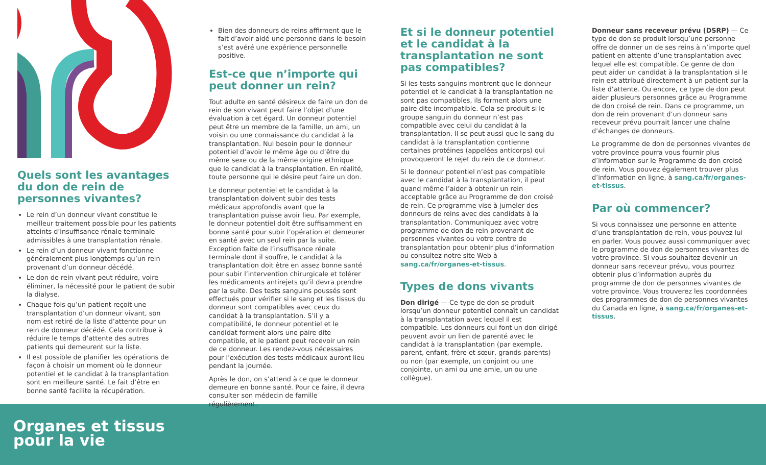Quels sont les avantages du don de rein de personnes vivantes?
Le rein d’un donneur vivant constitue le meilleur traitement possible pour les patients atteints d’insuffisance rénale terminale admissibles à une transplantation rénale.
Le rein d’un donneur vivant fonctionne généralement plus longtemps qu’un rein provenant d’un donneur décédé.
Le don de rein vivant peut réduire, voire éliminer, la nécessité pour le patient de subir la dialyse.
Chaque fois qu’un patient reçoit une transplantation d’un donneur vivant, son nom est retiré de la liste d’attente pour un rein de donneur décédé. Cela contribue à réduire le temps d’attente des autres patients qui demeurent sur la liste.
Il est possible de planifier les opérations de façon à choisir un moment où le donneur potentiel et le candidat à la transplantation sont en meilleure santé. Le fait d’être en bonne santé facilite la récupération.
Bien des donneurs de reins affirment que le fait d’avoir aidé une personne dans le besoin s’est avéré une expérience personnelle positive.
Est-ce que n’importe qui peut donner un rein?
Tout adulte en santé désireux de faire un don de rein de son vivant peut faire l’objet d’une évaluation à cet égard. Un donneur potentiel peut être un membre de la famille, un ami, un voisin ou une connaissance du candidat à la transplantation. Nul besoin pour le donneur potentiel d’avoir le même âge ou d’être du même sexe ou de la même origine ethnique que le candidat à la transplantation. En réalité, toute personne qui le désire peut faire un don.
Le donneur potentiel et le candidat à la transplantation doivent subir des tests médicaux approfondis avant que la transplantation puisse avoir lieu. Par exemple, le donneur potentiel doit être suffisamment en bonne santé pour subir l’opération et demeurer en santé avec un seul rein par la suite. Exception faite de l’insuffisance rénale terminale dont il souffre, le candidat à la transplantation doit être en assez bonne santé pour subir l’intervention chirurgicale et tolérer les médicaments antirejets qu’il devra prendre par la suite. Des tests sanguins poussés sont effectués pour vérifier si le sang et les tissus du donneur sont compatibles avec ceux du candidat à la transplantation. S’il y a compatibilité, le donneur potentiel et le candidat forment alors une paire dite compatible, et le patient peut recevoir un rein de ce donneur. Les rendez-vous nécessaires pour l’exécution des tests médicaux auront lieu pendant la journée.
Après le don, on s’attend à ce que le donneur demeure en bonne santé. Pour ce faire, il devra consulter son médecin de famille régulièrement.
Et si le donneur potentiel et le candidat à la transplantation ne sont pas compatibles?
Si les tests sanguins montrent que le donneur potentiel et le candidat à la transplantation ne sont pas compatibles, ils forment alors une paire dite incompatible. Cela se produit si le groupe sanguin du donneur n’est pas compatible avec celui du candidat à la transplantation. Il se peut aussi que le sang du candidat à la transplantation contienne certaines protéines (appelées anticorps) qui provoqueront le rejet du rein de ce donneur.
Si le donneur potentiel n’est pas compatible avec le candidat à la transplantation, il peut quand même l’aider à obtenir un rein acceptable grâce au Programme de don croisé de rein. Ce programme vise à jumeler des donneurs de reins avec des candidats à la transplantation. Communiquez avec votre programme de don de rein provenant de personnes vivantes ou votre centre de transplantation pour obtenir plus d’information ou consultez notre site Web à sang.ca/fr/organes-et-tissus.
Types de dons vivants
Don dirigé — Ce type de don se produit lorsqu’un donneur potentiel connaît un candidat à la transplantation avec lequel il est compatible. Les donneurs qui font un don dirigé peuvent avoir un lien de parenté avec le candidat à la transplantation (par exemple, parent, enfant, frère et sœur, grands-parents) ou non (par exemple, un conjoint ou une conjointe, un ami ou une amie, un ou une collègue).
Donneur sans receveur prévu (DSRP) — Ce type de don se produit lorsqu’une personne offre de donner un de ses reins à n’importe quel patient en attente d’une transplantation avec lequel elle est compatible. Ce genre de don peut aider un candidat à la transplantation si le rein est attribué directement à un patient sur la liste d’attente. Ou encore, ce type de don peut aider plusieurs personnes grâce au Programme de don croisé de rein. Dans ce programme, un don de rein provenant d’un donneur sans receveur prévu pourrait lancer une chaîne d’échanges de donneurs.
Le programme de don de personnes vivantes de votre province pourra vous fournir plus d’information sur le Programme de don croisé de rein. Vous pouvez également trouver plus d’information en ligne, à sang.ca/fr/organes-et-tissus.
Par où commencer?
Si vous connaissez une personne en attente d’une transplantation de rein, vous pouvez lui en parler. Vous pouvez aussi communiquer avec le programme de don de personnes vivantes de votre province. Si vous souhaitez devenir un donneur sans receveur prévu, vous pourrez obtenir plus d’information auprès du programme de don de personnes vivantes de votre province. Vous trouverez les coordonnées des programmes de don de personnes vivantes du Canada en ligne, à sang.ca/fr/organes-et-tissus.
Organes et tissus
pour la vie